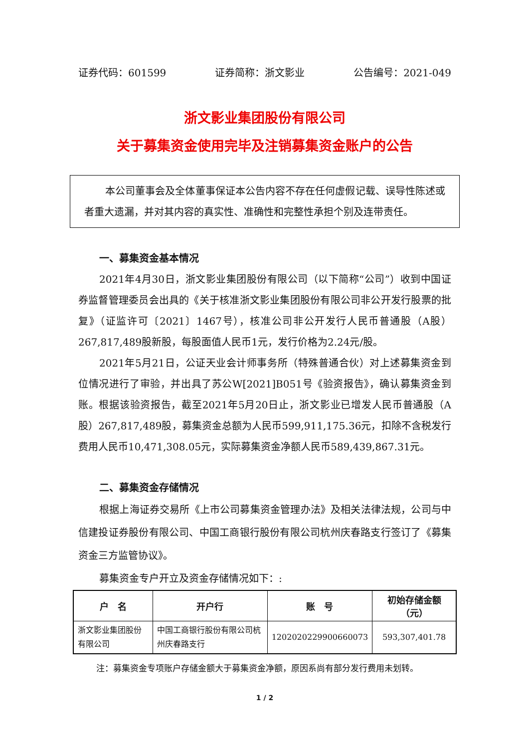证券代码：601599 证券简称：浙文影业 公告编号：2021-049
浙文影业集团股份有限公司
关于募集资金使用完毕及注销募集资金账户的公告
本公司董事会及全体董事保证本公告内容不存在任何虚假记载、误导性陈述或者重大遗漏，并对其内容的真实性、准确性和完整性承担个别及连带责任。
一、募集资金基本情况
2021年4月30日，浙文影业集团股份有限公司（以下简称“公司”）收到中国证券监督管理委员会出具的《关于核准浙文影业集团股份有限公司非公开发行股票的批复》（证监许可〔2021〕1467号），核准公司非公开发行人民币普通股（A股）267,817,489股新股，每股面值人民币1元，发行价格为2.24元/股。
2021年5月21日，公证天业会计师事务所（特殊普通合伙）对上述募集资金到位情况进行了审验，并出具了苏公W[2021]B051号《验资报告》，确认募集资金到账。根据该验资报告，截至2021年5月20日止，浙文影业已增发人民币普通股（A 股）267,817,489股，募集资金总额为人民币599,911,175.36元，扣除不含税发行费用人民币10,471,308.05元，实际募集资金净额人民币589,439,867.31元。
二、募集资金存储情况
根据上海证券交易所《上市公司募集资金管理办法》及相关法律法规，公司与中信建投证券股份有限公司、中国工商银行股份有限公司杭州庆春路支行签订了《募集资金三方监管协议》。
募集资金专户开立及资金存储情况如下：:
| 户 名 | 开户行 | 账 号 | 初始存储金额（元） |
| --- | --- | --- | --- |
| 浙文影业集团股份有限公司 | 中国工商银行股份有限公司杭州庆春路支行 | 1202020229900660073 | 593,307,401.78 |
注：募集资金专项账户存储金额大于募集资金净额，原因系尚有部分发行费用未划转。
1 / 2